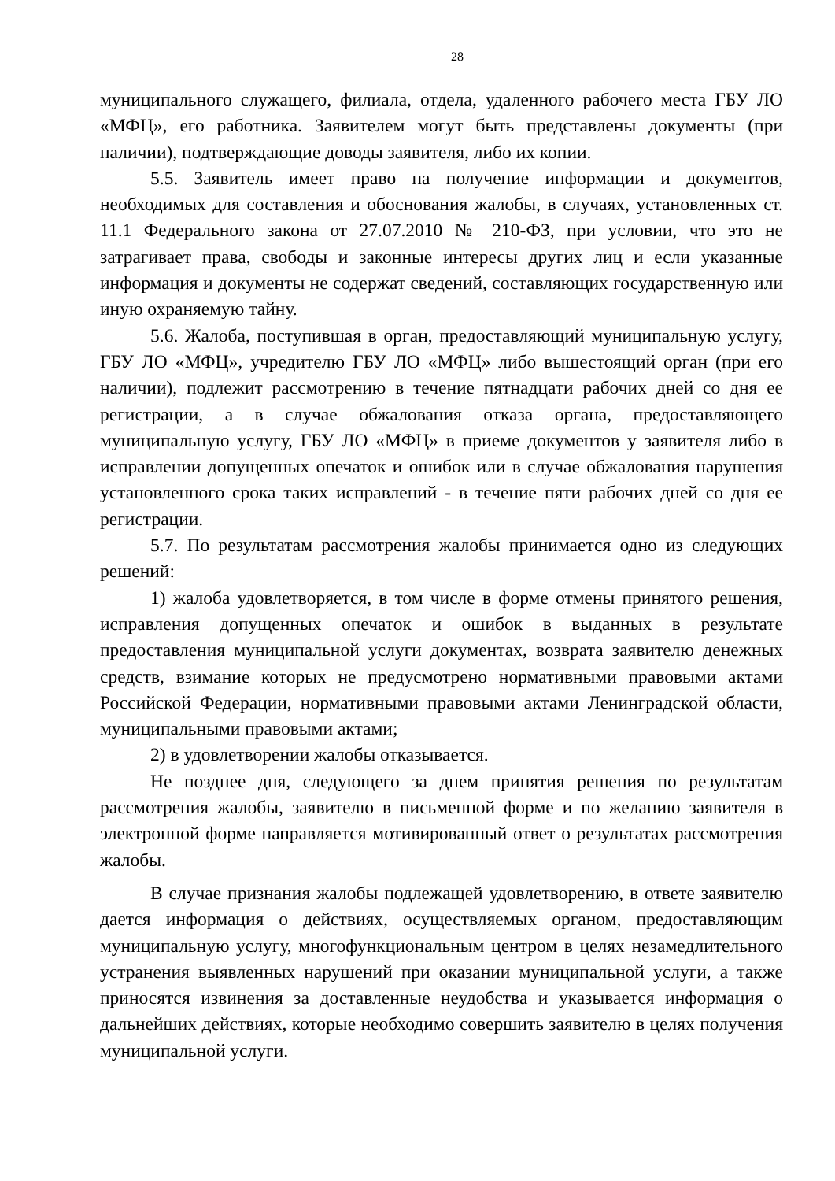28
муниципального служащего, филиала, отдела, удаленного рабочего места ГБУ ЛО «МФЦ», его работника. Заявителем могут быть представлены документы (при наличии), подтверждающие доводы заявителя, либо их копии.
5.5. Заявитель имеет право на получение информации и документов, необходимых для составления и обоснования жалобы, в случаях, установленных ст. 11.1 Федерального закона от 27.07.2010 № 210-ФЗ, при условии, что это не затрагивает права, свободы и законные интересы других лиц и если указанные информация и документы не содержат сведений, составляющих государственную или иную охраняемую тайну.
5.6. Жалоба, поступившая в орган, предоставляющий муниципальную услугу, ГБУ ЛО «МФЦ», учредителю ГБУ ЛО «МФЦ» либо вышестоящий орган (при его наличии), подлежит рассмотрению в течение пятнадцати рабочих дней со дня ее регистрации, а в случае обжалования отказа органа, предоставляющего муниципальную услугу, ГБУ ЛО «МФЦ» в приеме документов у заявителя либо в исправлении допущенных опечаток и ошибок или в случае обжалования нарушения установленного срока таких исправлений - в течение пяти рабочих дней со дня ее регистрации.
5.7. По результатам рассмотрения жалобы принимается одно из следующих решений:
1) жалоба удовлетворяется, в том числе в форме отмены принятого решения, исправления допущенных опечаток и ошибок в выданных в результате предоставления муниципальной услуги документах, возврата заявителю денежных средств, взимание которых не предусмотрено нормативными правовыми актами Российской Федерации, нормативными правовыми актами Ленинградской области, муниципальными правовыми актами;
2) в удовлетворении жалобы отказывается.
Не позднее дня, следующего за днем принятия решения по результатам рассмотрения жалобы, заявителю в письменной форме и по желанию заявителя в электронной форме направляется мотивированный ответ о результатах рассмотрения жалобы.
В случае признания жалобы подлежащей удовлетворению, в ответе заявителю дается информация о действиях, осуществляемых органом, предоставляющим муниципальную услугу, многофункциональным центром в целях незамедлительного устранения выявленных нарушений при оказании муниципальной услуги, а также приносятся извинения за доставленные неудобства и указывается информация о дальнейших действиях, которые необходимо совершить заявителю в целях получения муниципальной услуги.